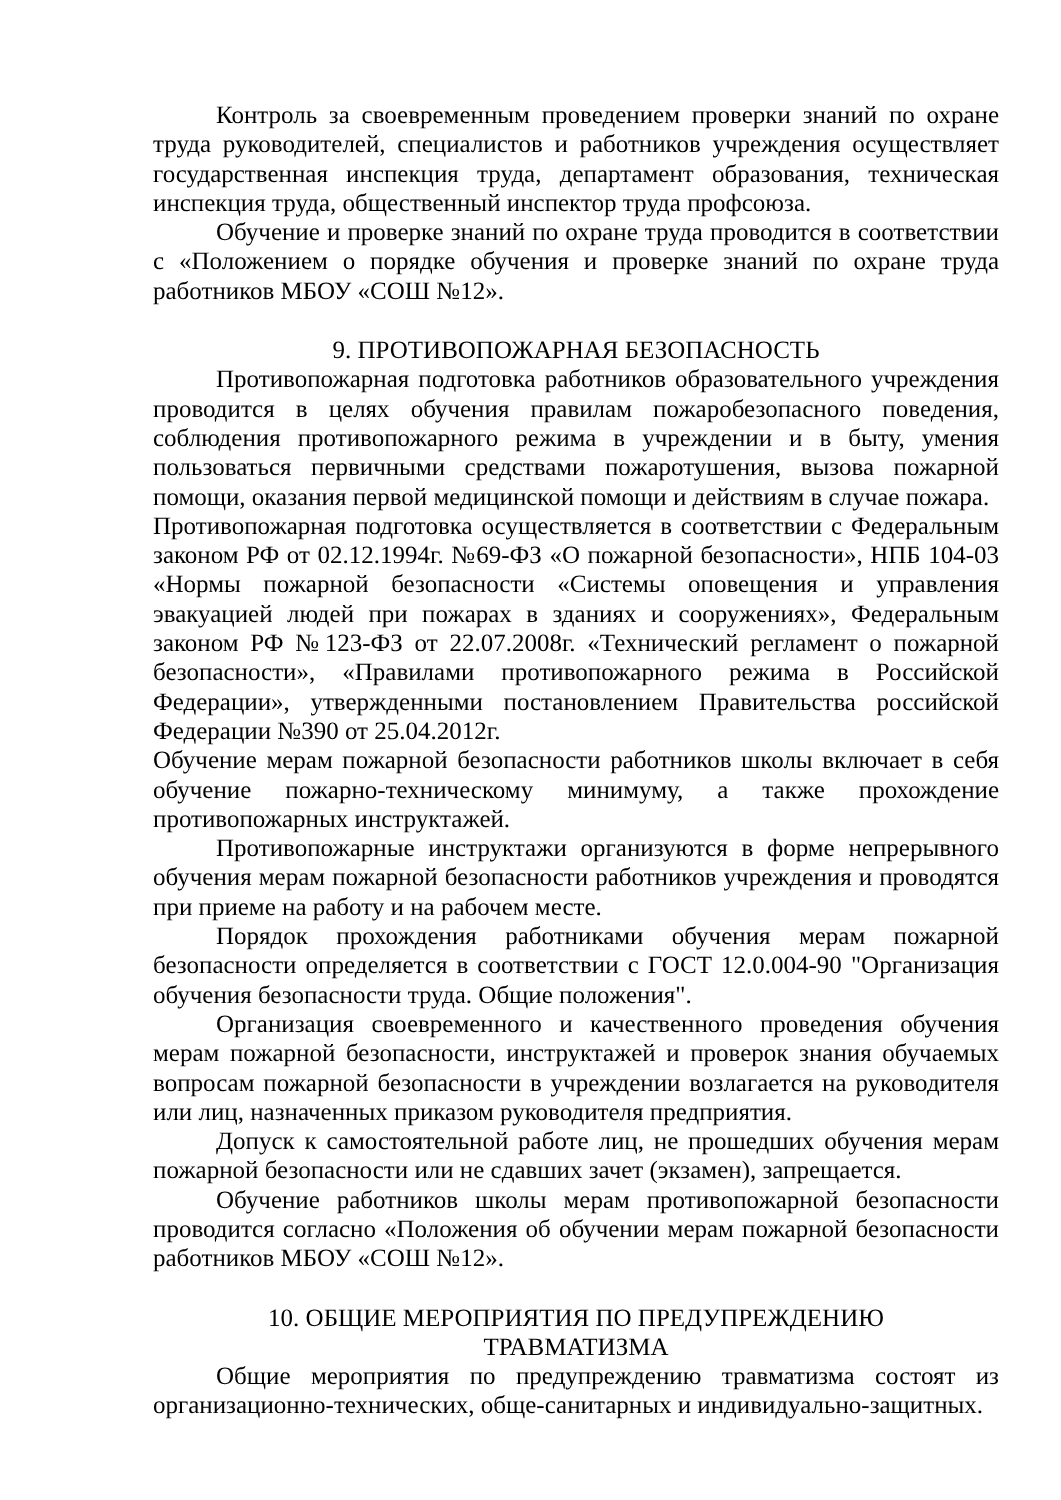Контроль за своевременным проведением проверки знаний по охране труда руководителей, специалистов и работников учреждения осуществляет государственная инспекция труда, департамент образования, техническая инспекция труда, общественный инспектор труда профсоюза.
Обучение и проверке знаний по охране труда проводится в соответствии с «Положением о порядке обучения и проверке знаний по охране труда работников МБОУ «СОШ №12».
9. ПРОТИВОПОЖАРНАЯ БЕЗОПАСНОСТЬ
Противопожарная подготовка работников образовательного учреждения проводится в целях обучения правилам пожаробезопасного поведения, соблюдения противопожарного режима в учреждении и в быту, умения пользоваться первичными средствами пожаротушения, вызова пожарной помощи, оказания первой медицинской помощи и действиям в случае пожара.
Противопожарная подготовка осуществляется в соответствии с Федеральным законом РФ от 02.12.1994г. №69-ФЗ «О пожарной безопасности», НПБ 104-03 «Нормы пожарной безопасности «Системы оповещения и управления эвакуацией людей при пожарах в зданиях и сооружениях», Федеральным законом РФ №123-ФЗ от 22.07.2008г. «Технический регламент о пожарной безопасности», «Правилами противопожарного режима в Российской Федерации», утвержденными постановлением Правительства российской Федерации №390 от 25.04.2012г.
Обучение мерам пожарной безопасности работников школы включает в себя обучение пожарно-техническому минимуму, а также прохождение противопожарных инструктажей.
Противопожарные инструктажи организуются в форме непрерывного обучения мерам пожарной безопасности работников учреждения и проводятся при приеме на работу и на рабочем месте.
Порядок прохождения работниками обучения мерам пожарной безопасности определяется в соответствии с ГОСТ 12.0.004-90 "Организация обучения безопасности труда. Общие положения".
Организация своевременного и качественного проведения обучения мерам пожарной безопасности, инструктажей и проверок знания обучаемых вопросам пожарной безопасности в учреждении возлагается на руководителя или лиц, назначенных приказом руководителя предприятия.
Допуск к самостоятельной работе лиц, не прошедших обучения мерам пожарной безопасности или не сдавших зачет (экзамен), запрещается.
Обучение работников школы мерам противопожарной безопасности проводится согласно «Положения об обучении мерам пожарной безопасности работников МБОУ «СОШ №12».
10. ОБЩИЕ МЕРОПРИЯТИЯ ПО ПРЕДУПРЕЖДЕНИЮ
ТРАВМАТИЗМА
Общие мероприятия по предупреждению травматизма состоят из организационно-технических, обще-санитарных и индивидуально-защитных.